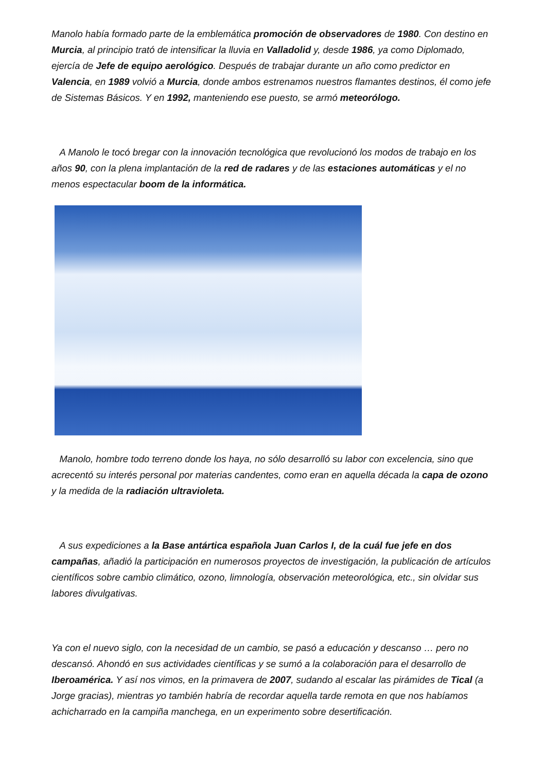Manolo había formado parte de la emblemática promoción de observadores de 1980. Con destino en Murcia, al principio trató de intensificar la lluvia en Valladolid y, desde 1986, ya como Diplomado, ejercía de Jefe de equipo aerológico. Después de trabajar durante un año como predictor en Valencia, en 1989 volvió a Murcia, donde ambos estrenamos nuestros flamantes destinos, él como jefe de Sistemas Básicos. Y en 1992, manteniendo ese puesto, se armó meteorólogo.
A Manolo le tocó bregar con la innovación tecnológica que revolucionó los modos de trabajo en los años 90, con la plena implantación de la red de radares y de las estaciones automáticas y el no menos espectacular boom de la informática.
Manolo, hombre todo terreno donde los haya, no sólo desarrolló su labor con excelencia, sino que acrecentó su interés personal por materias candentes, como eran en aquella década la capa de ozono y la medida de la radiación ultravioleta.
A sus expediciones a la Base antártica española Juan Carlos I, de la cuál fue jefe en dos campañas, añadió la participación en numerosos proyectos de investigación, la publicación de artículos científicos sobre cambio climático, ozono, limnología, observación meteorológica, etc., sin olvidar sus labores divulgativas.
Ya con el nuevo siglo, con la necesidad de un cambio, se pasó a educación y descanso … pero no descansó. Ahondó en sus actividades científicas y se sumó a la colaboración para el desarrollo de Iberoamérica. Y así nos vimos, en la primavera de 2007, sudando al escalar las pirámides de Tical (a Jorge gracias), mientras yo también habría de recordar aquella tarde remota en que nos habíamos achicharrado en la campiña manchega, en un experimento sobre desertificación.